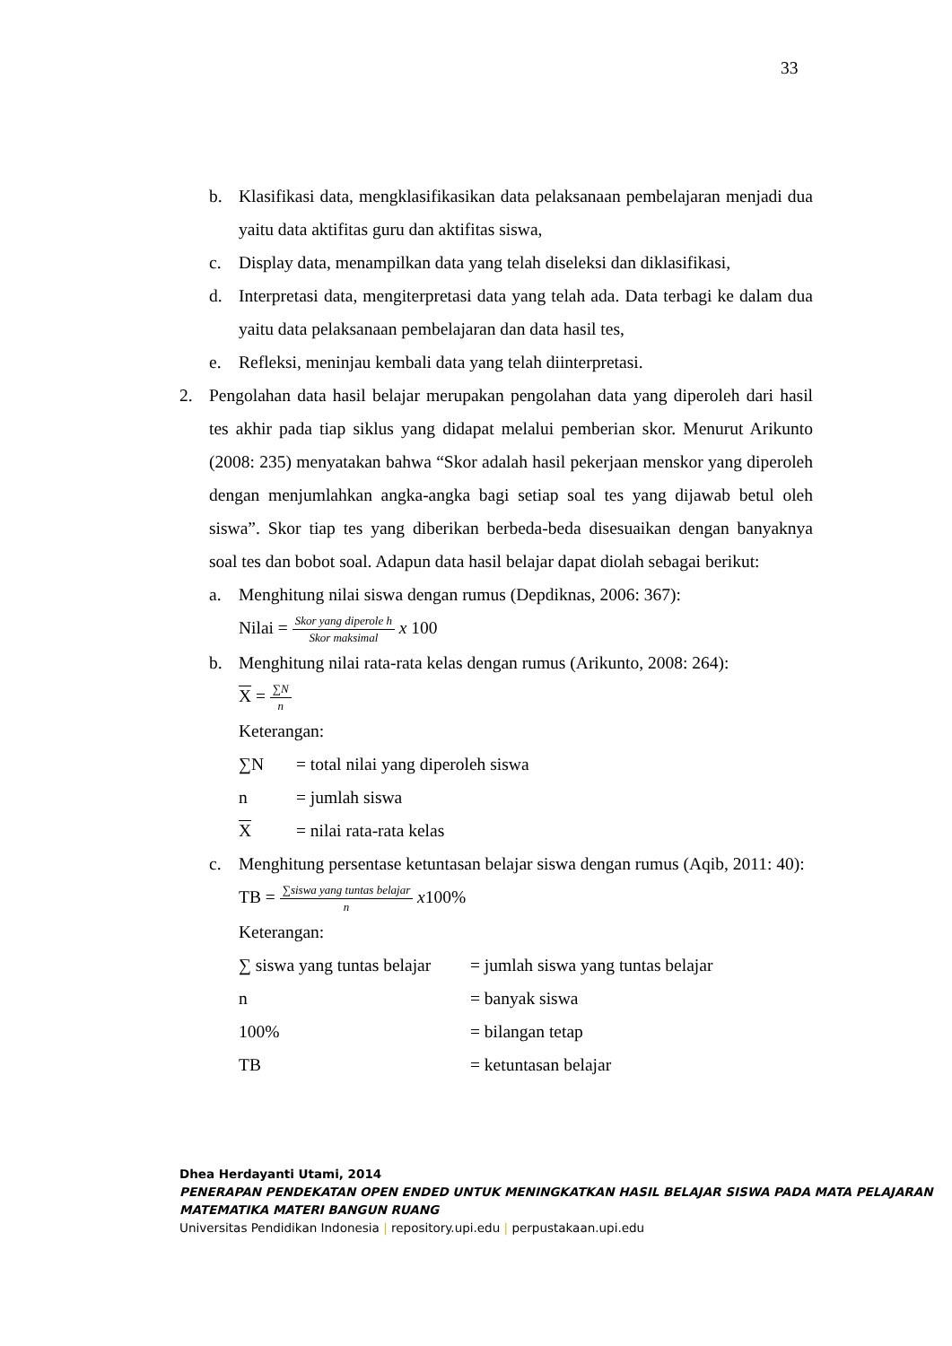33
b. Klasifikasi data, mengklasifikasikan data pelaksanaan pembelajaran menjadi dua yaitu data aktifitas guru dan aktifitas siswa,
c. Display data, menampilkan data yang telah diseleksi dan diklasifikasi,
d. Interpretasi data, mengiterpretasi data yang telah ada. Data terbagi ke dalam dua yaitu data pelaksanaan pembelajaran dan data hasil tes,
e. Refleksi, meninjau kembali data yang telah diinterpretasi.
2. Pengolahan data hasil belajar merupakan pengolahan data yang diperoleh dari hasil tes akhir pada tiap siklus yang didapat melalui pemberian skor. Menurut Arikunto (2008: 235) menyatakan bahwa “Skor adalah hasil pekerjaan menskor yang diperoleh dengan menjumlahkan angka-angka bagi setiap soal tes yang dijawab betul oleh siswa”. Skor tiap tes yang diberikan berbeda-beda disesuaikan dengan banyaknya soal tes dan bobot soal. Adapun data hasil belajar dapat diolah sebagai berikut:
a. Menghitung nilai siswa dengan rumus (Depdiknas, 2006: 367):
Nilai = Skor yang diperole h Skor maksimal x 100
b. Menghitung nilai rata-rata kelas dengan rumus (Arikunto, 2008: 264):
X = ∑N n
Keterangan:
| ∑N | = total nilai yang diperoleh siswa |
| n | = jumlah siswa |
| X | = nilai rata-rata kelas |
c. Menghitung persentase ketuntasan belajar siswa dengan rumus (Aqib, 2011: 40):
TB = ∑siswa yang tuntas belajar n x100%
Keterangan:
| ∑ siswa yang tuntas belajar | = jumlah siswa yang tuntas belajar |
| n | = banyak siswa |
| 100% | = bilangan tetap |
| TB | = ketuntasan belajar |
Dhea Herdayanti Utami, 2014
PENERAPAN PENDEKATAN OPEN ENDED UNTUK MENINGKATKAN HASIL BELAJAR SISWA PADA MATA PELAJARAN MATEMATIKA MATERI BANGUN RUANG
Universitas Pendidikan Indonesia | repository.upi.edu | perpustakaan.upi.edu